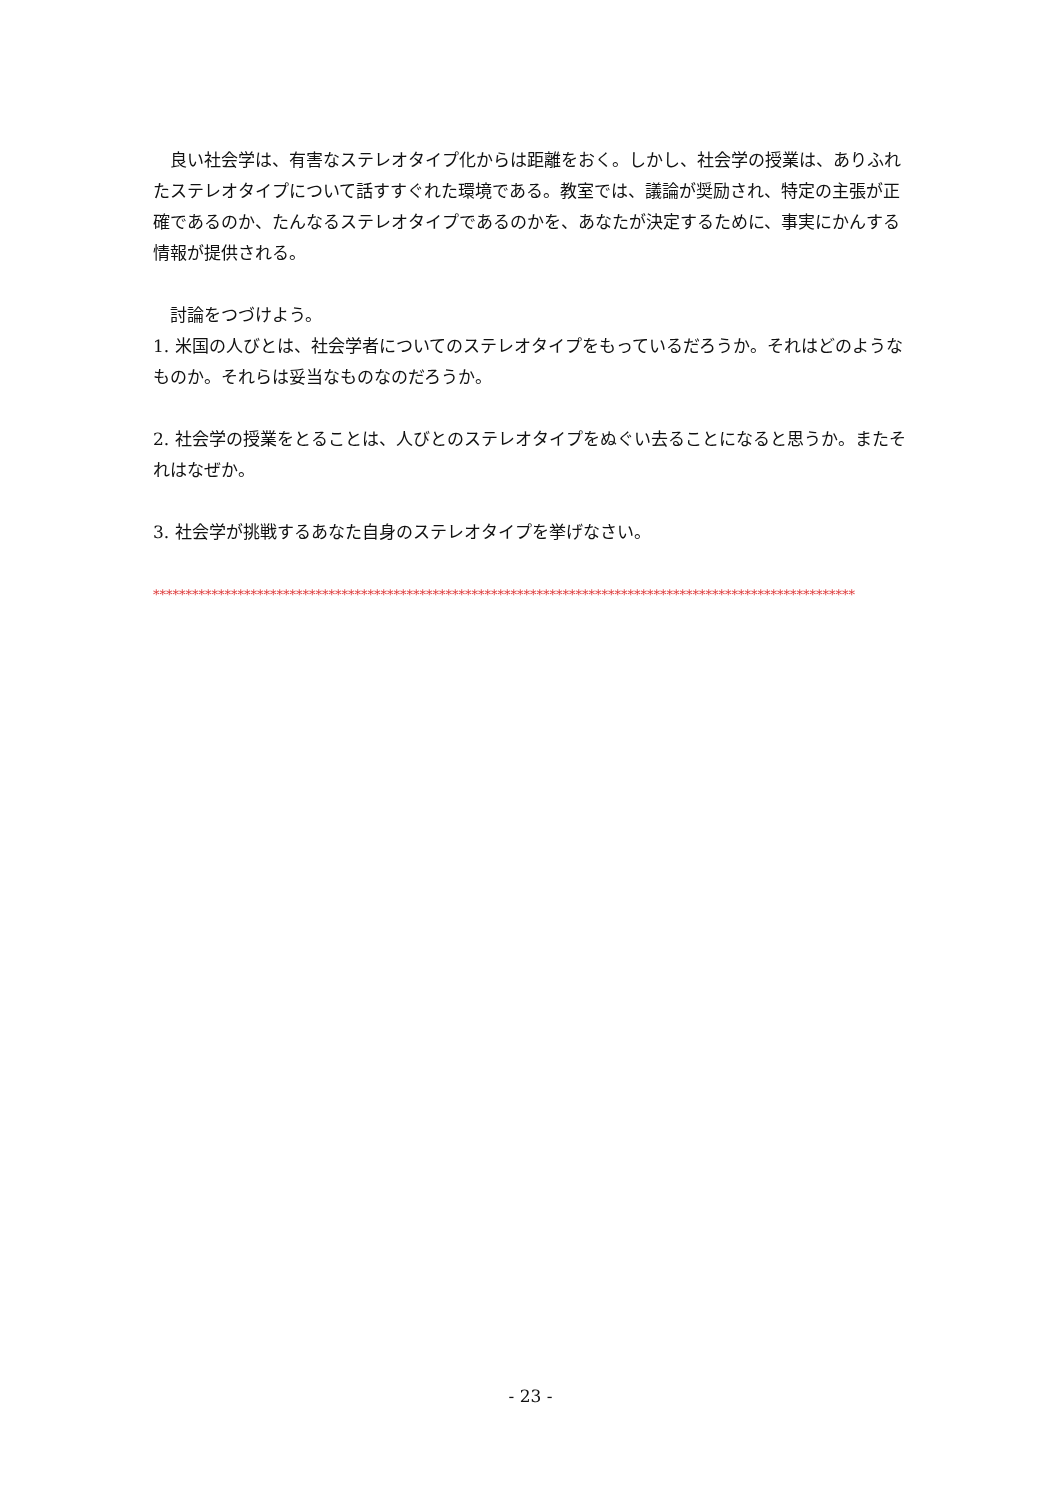良い社会学は、有害なステレオタイプ化からは距離をおく。しかし、社会学の授業は、ありふれたステレオタイプについて話すすぐれた環境である。教室では、議論が奨励され、特定の主張が正確であるのか、たんなるステレオタイプであるのかを、あなたが決定するために、事実にかんする情報が提供される。
　討論をつづけよう。
1. 米国の人びとは、社会学者についてのステレオタイプをもっているだろうか。それはどのようなものか。それらは妥当なものなのだろうか。
2. 社会学の授業をとることは、人びとのステレオタイプをぬぐい去ることになると思うか。またそれはなぜか。
3. 社会学が挑戦するあなた自身のステレオタイプを挙げなさい。
************************************************************************************************************
- 23 -